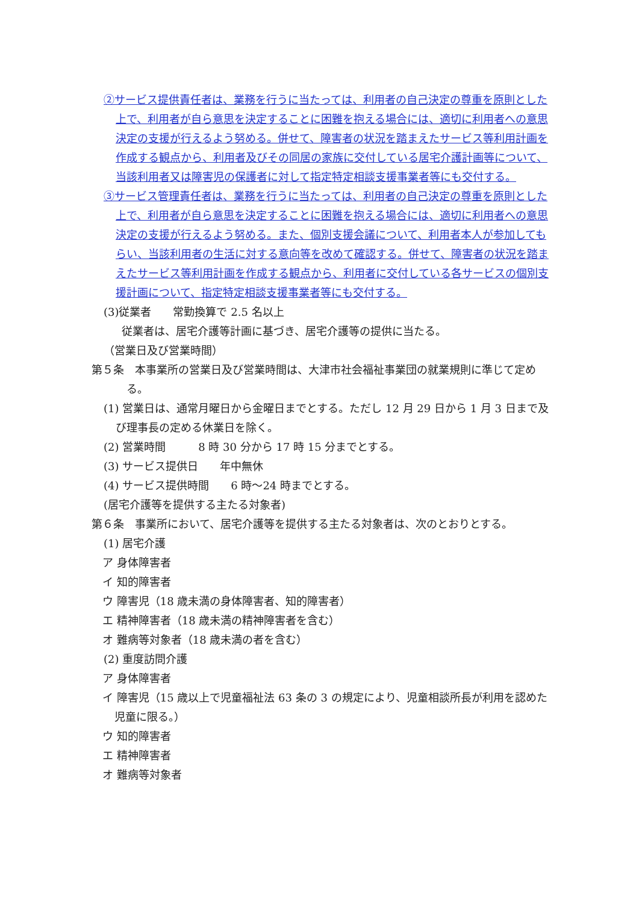②サービス提供責任者は、業務を行うに当たっては、利用者の自己決定の尊重を原則とした上で、利用者が自ら意思を決定することに困難を抱える場合には、適切に利用者への意思決定の支援が行えるよう努める。併せて、障害者の状況を踏まえたサービス等利用計画を作成する観点から、利用者及びその同居の家族に交付している居宅介護計画等について、当該利用者又は障害児の保護者に対して指定特定相談支援事業者等にも交付する。
③サービス管理責任者は、業務を行うに当たっては、利用者の自己決定の尊重を原則とした上で、利用者が自ら意思を決定することに困難を抱える場合には、適切に利用者への意思決定の支援が行えるよう努める。また、個別支援会議について、利用者本人が参加してもらい、当該利用者の生活に対する意向等を改めて確認する。併せて、障害者の状況を踏まえたサービス等利用計画を作成する観点から、利用者に交付している各サービスの個別支援計画について、指定特定相談支援事業者等にも交付する。
(3)従業者　　常勤換算で 2.5 名以上
従業者は、居宅介護等計画に基づき、居宅介護等の提供に当たる。
（営業日及び営業時間）
第５条　本事業所の営業日及び営業時間は、大津市社会福祉事業団の就業規則に準じて定める。
(1) 営業日は、通常月曜日から金曜日までとする。ただし 12 月 29 日から 1 月 3 日まで及び理事長の定める休業日を除く。
(2) 営業時間　　　8 時 30 分から 17 時 15 分までとする。
(3) サービス提供日　　年中無休
(4) サービス提供時間　　6 時～24 時までとする。
(居宅介護等を提供する主たる対象者)
第６条　事業所において、居宅介護等を提供する主たる対象者は、次のとおりとする。
(1) 居宅介護
ア 身体障害者
イ 知的障害者
ウ 障害児（18 歳未満の身体障害者、知的障害者）
エ 精神障害者（18 歳未満の精神障害者を含む）
オ 難病等対象者（18 歳未満の者を含む）
(2) 重度訪問介護
ア 身体障害者
イ 障害児（15 歳以上で児童福祉法 63 条の 3 の規定により、児童相談所長が利用を認めた児童に限る。）
ウ 知的障害者
エ 精神障害者
オ 難病等対象者